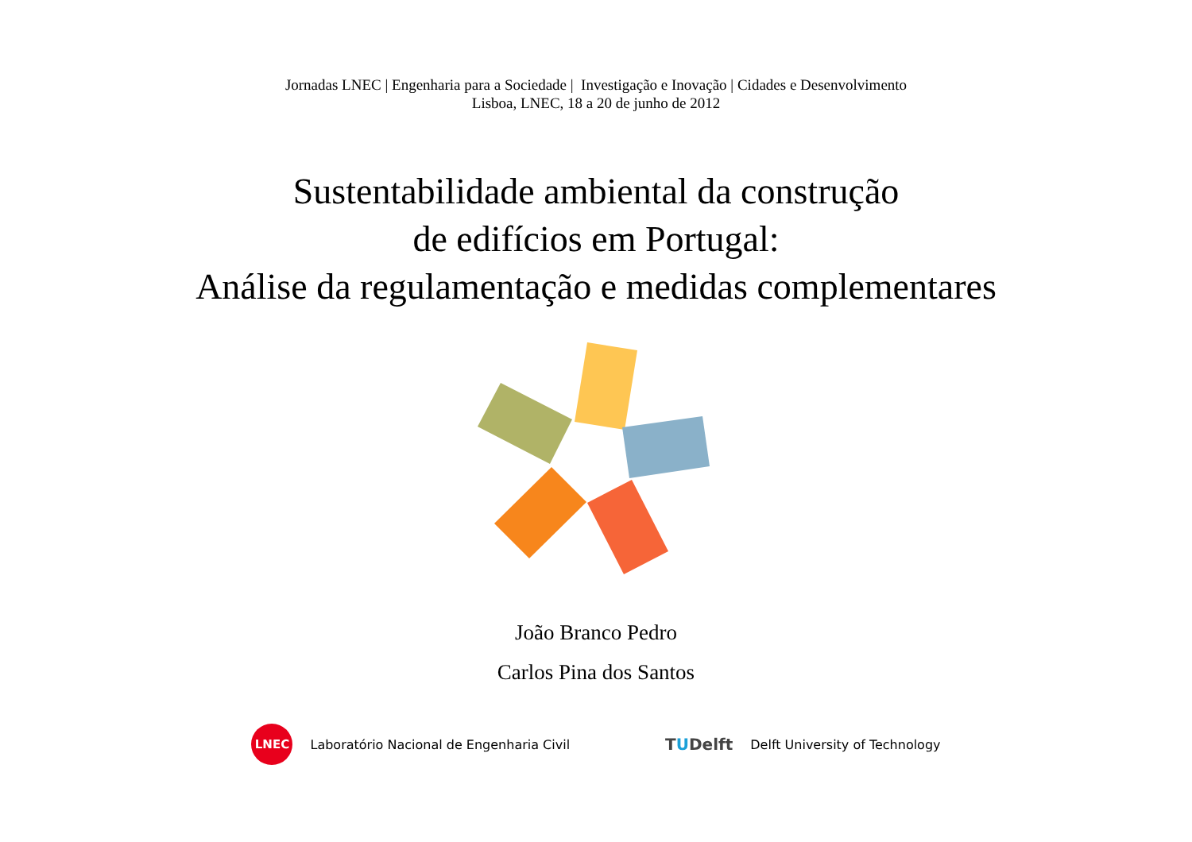Jornadas LNEC | Engenharia para a Sociedade | Investigação e Inovação | Cidades e Desenvolvimento
Lisboa, LNEC, 18 a 20 de junho de 2012
Sustentabilidade ambiental da construção
de edifícios em Portugal:
Análise da regulamentação e medidas complementares
João Branco Pedro
Carlos Pina dos Santos
LNEC
Laboratório Nacional de Engenharia Civil
TUDelft
Delft University of Technology